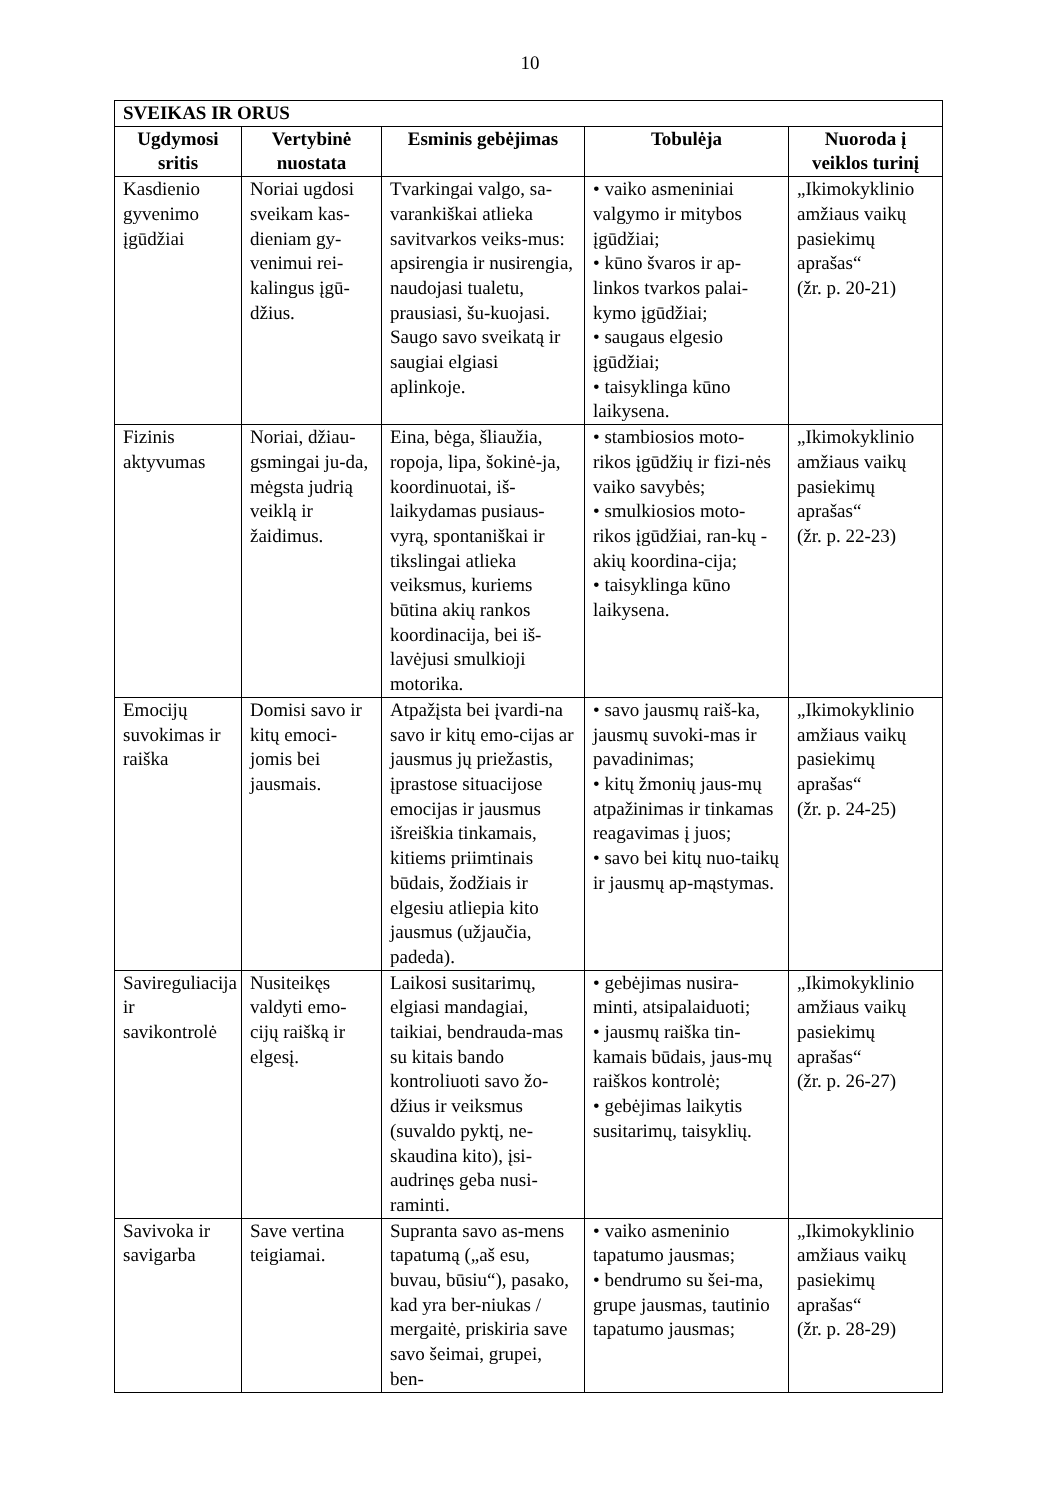10
| SVEIKAS IR ORUS | | | | |
| Ugdymosi sritis | Vertybinė nuostata | Esminis gebėjimas | Tobulėja | Nuoroda į veiklos turinį |
| Kasdienio gyvenimo įgūdžiai | Noriai ugdosi sveikam kas-dieniam gy-venimui rei-kalingus įgū-džius. | Tvarkingai valgo, sa-varankiškai atlieka savitvarkos veiks-mus: apsirengia ir nusirengia, naudojasi tualetu, prausiasi, šu-kuojasi. Saugo savo sveikatą ir saugiai elgiasi aplinkoje. | • vaiko asmeniniai valgymo ir mitybos įgūdžiai; • kūno švaros ir ap-linkos tvarkos palai-kymo įgūdžiai; • saugaus elgesio įgūdžiai; • taisyklinga kūno laikysena. | „Ikimokyklinio amžiaus vaikų pasiekimų aprašas“ (žr. p. 20-21) |
| Fizinis aktyvumas | Noriai, džiau-gsmingai ju-da, mėgsta judrią veiklą ir žaidimus. | Eina, bėga, šliaužia, ropoja, lipa, šokinė-ja, koordinuotai, iš-laikydamas pusiaus-vyrą, spontaniškai ir tikslingai atlieka veiksmus, kuriems būtina akių rankos koordinacija, bei iš-lavėjusi smulkioji motorika. | • stambiosios moto-rikos įgūdžių ir fizi-nės vaiko savybės; • smulkiosios moto-rikos įgūdžiai, ran-kų - akių koordina-cija; • taisyklinga kūno laikysena. | „Ikimokyklinio amžiaus vaikų pasiekimų aprašas“ (žr. p. 22-23) |
| Emocijų suvokimas ir raiška | Domisi savo ir kitų emoci-jomis bei jausmais. | Atpažįsta bei įvardi-na savo ir kitų emo-cijas ar jausmus jų priežastis, įprastose situacijose emocijas ir jausmus išreiškia tinkamais, kitiems priimtinais būdais, žodžiais ir elgesiu atliepia kito jausmus (užjaučia, padeda). | • savo jausmų raiš-ka, jausmų suvoki-mas ir pavadinimas; • kitų žmonių jaus-mų atpažinimas ir tinkamas reagavimas į juos; • savo bei kitų nuo-taikų ir jausmų ap-mąstymas. | „Ikimokyklinio amžiaus vaikų pasiekimų aprašas“ (žr. p. 24-25) |
| Savireguliacija ir savikontrolė | Nusiteikęs valdyti emo-cijų raišką ir elgesį. | Laikosi susitarimų, elgiasi mandagiai, taikiai, bendrauda-mas su kitais bando kontroliuoti savo žo-džius ir veiksmus (suvaldo pyktį, ne-skaudina kito), įsi-audrinęs geba nusi-raminti. | • gebėjimas nusira-minti, atsipalaiduoti; • jausmų raiška tin-kamais būdais, jaus-mų raiškos kontrolė; • gebėjimas laikytis susitarimų, taisyklių. | „Ikimokyklinio amžiaus vaikų pasiekimų aprašas“ (žr. p. 26-27) |
| Savivoka ir savigarba | Save vertina teigiamai. | Supranta savo as-mens tapatumą („aš esu, buvau, būsiu“), pasako, kad yra ber-niukas / mergaitė, priskiria save savo šeimai, grupei, ben- | • vaiko asmeninio tapatumo jausmas; • bendrumo su šei-ma, grupe jausmas, tautinio tapatumo jausmas; | „Ikimokyklinio amžiaus vaikų pasiekimų aprašas“ (žr. p. 28-29) |